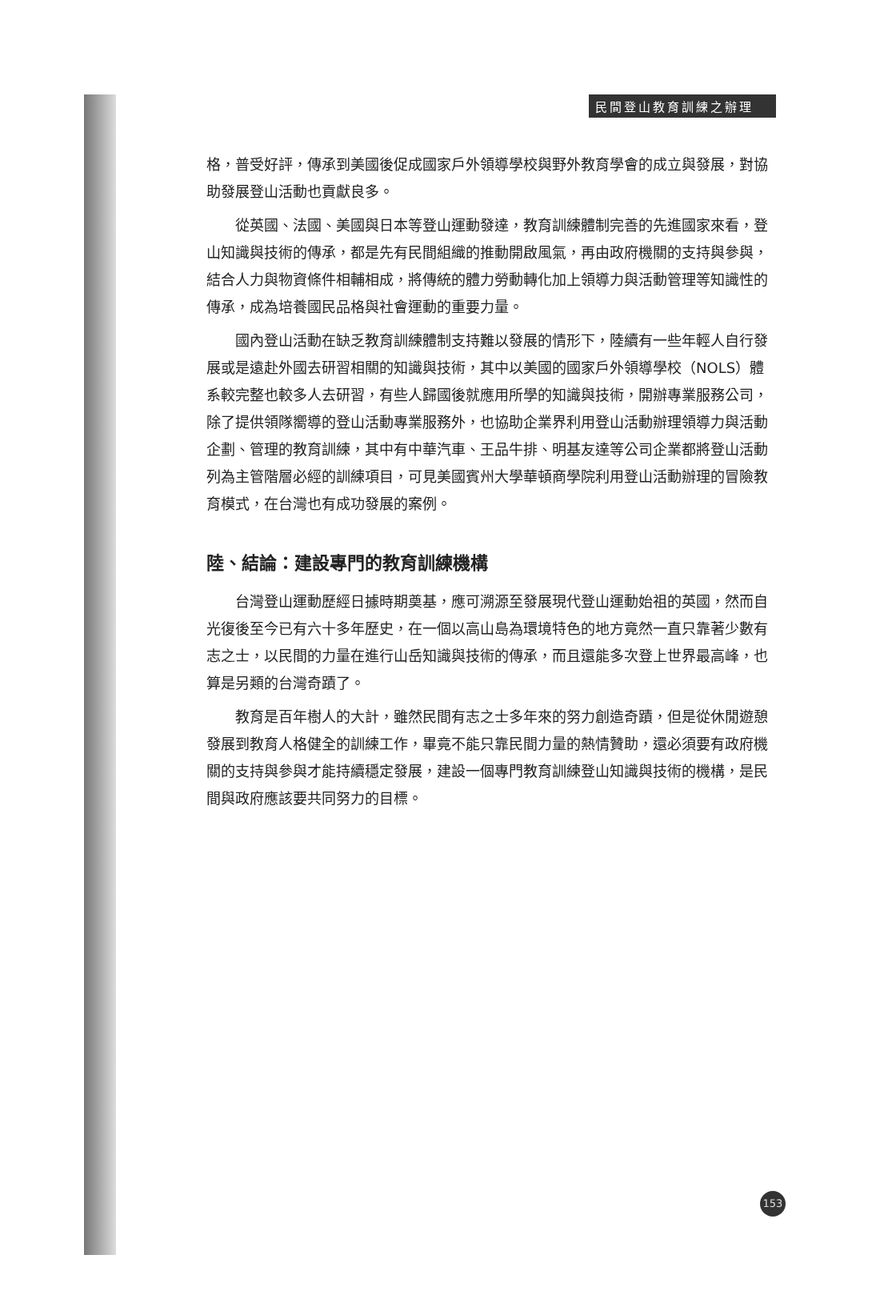民間登山教育訓練之辦理
格，普受好評，傳承到美國後促成國家戶外領導學校與野外教育學會的成立與發展，對協助發展登山活動也貢獻良多。
從英國、法國、美國與日本等登山運動發達，教育訓練體制完善的先進國家來看，登山知識與技術的傳承，都是先有民間組織的推動開啟風氣，再由政府機關的支持與參與，結合人力與物資條件相輔相成，將傳統的體力勞動轉化加上領導力與活動管理等知識性的傳承，成為培養國民品格與社會運動的重要力量。
國內登山活動在缺乏教育訓練體制支持難以發展的情形下，陸續有一些年輕人自行發展或是遠赴外國去研習相關的知識與技術，其中以美國的國家戶外領導學校（NOLS）體系較完整也較多人去研習，有些人歸國後就應用所學的知識與技術，開辦專業服務公司，除了提供領隊嚮導的登山活動專業服務外，也協助企業界利用登山活動辦理領導力與活動企劃、管理的教育訓練，其中有中華汽車、王品牛排、明基友達等公司企業都將登山活動列為主管階層必經的訓練項目，可見美國賓州大學華頓商學院利用登山活動辦理的冒險教育模式，在台灣也有成功發展的案例。
陸、結論：建設專門的教育訓練機構
台灣登山運動歷經日據時期奠基，應可溯源至發展現代登山運動始祖的英國，然而自光復後至今已有六十多年歷史，在一個以高山島為環境特色的地方竟然一直只靠著少數有志之士，以民間的力量在進行山岳知識與技術的傳承，而且還能多次登上世界最高峰，也算是另類的台灣奇蹟了。
教育是百年樹人的大計，雖然民間有志之士多年來的努力創造奇蹟，但是從休閒遊憩發展到教育人格健全的訓練工作，畢竟不能只靠民間力量的熱情贊助，還必須要有政府機關的支持與參與才能持續穩定發展，建設一個專門教育訓練登山知識與技術的機構，是民間與政府應該要共同努力的目標。
153